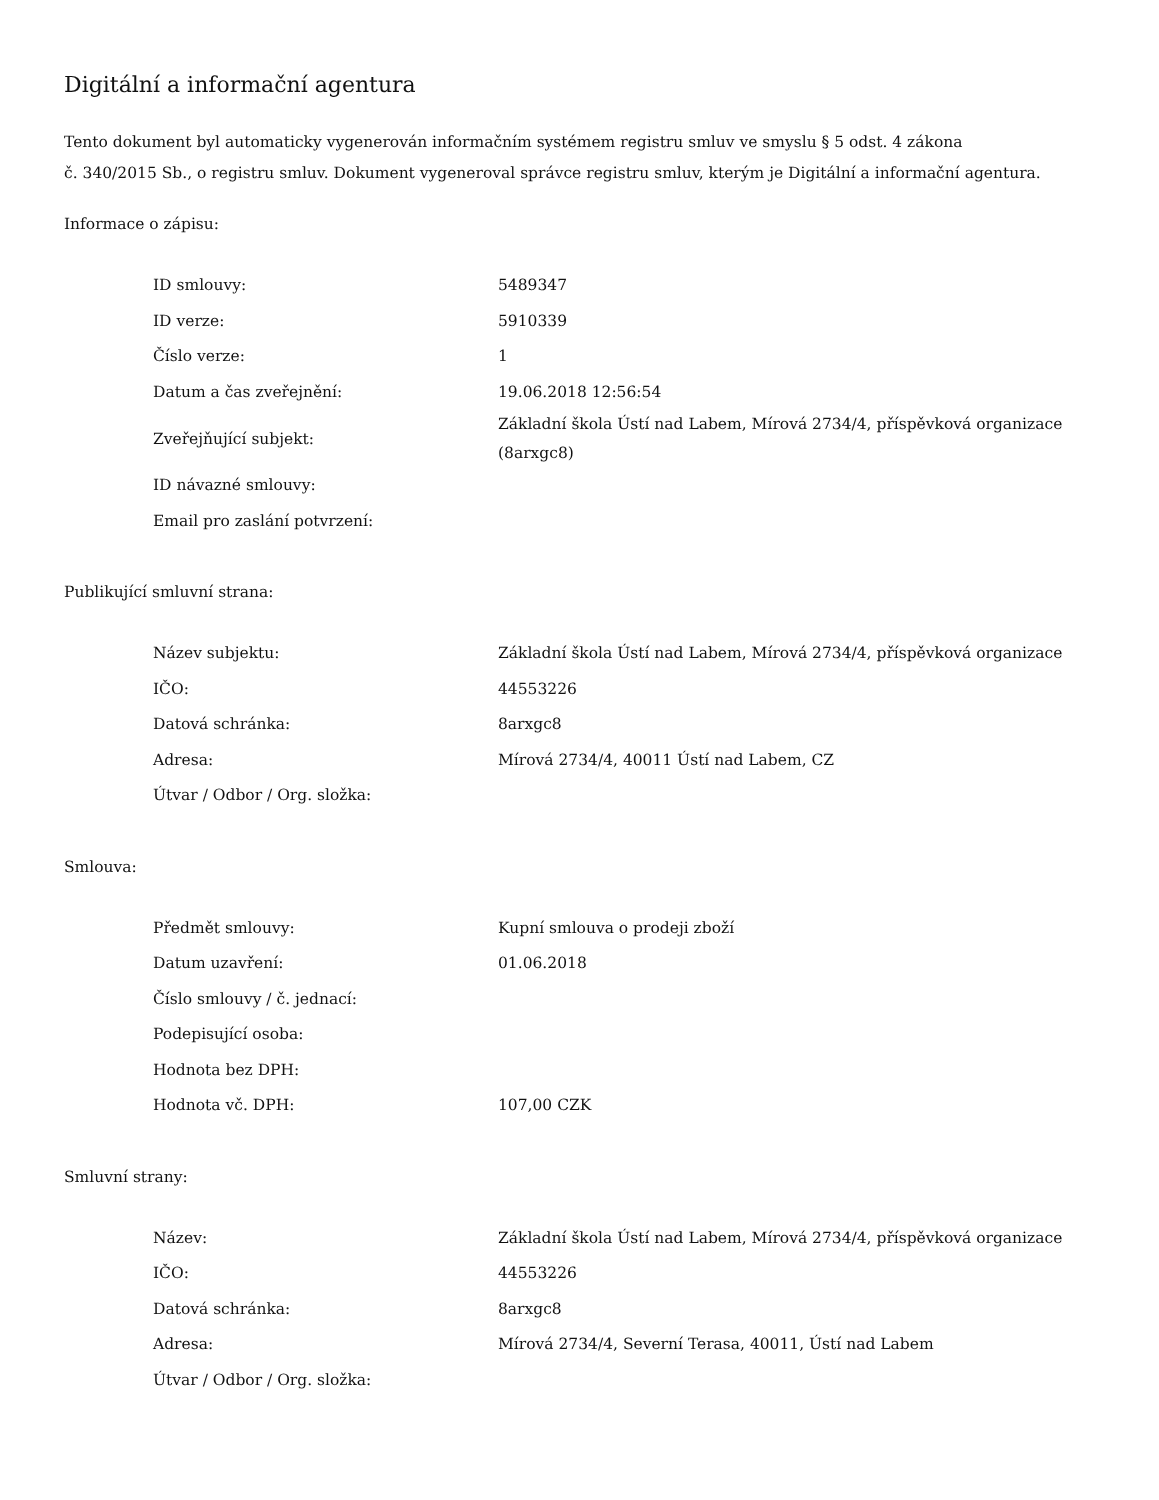Digitální a informační agentura
Tento dokument byl automaticky vygenerován informačním systémem registru smluv ve smyslu § 5 odst. 4 zákona
č. 340/2015 Sb., o registru smluv. Dokument vygeneroval správce registru smluv, kterým je Digitální a informační agentura.
Informace o zápisu:
| ID smlouvy: | 5489347 |
| ID verze: | 5910339 |
| Číslo verze: | 1 |
| Datum a čas zveřejnění: | 19.06.2018 12:56:54 |
| Zveřejňující subjekt: | Základní škola Ústí nad Labem, Mírová 2734/4, příspěvková organizace (8arxgc8) |
| ID návazné smlouvy: | |
| Email pro zaslání potvrzení: | |
Publikující smluvní strana:
| Název subjektu: | Základní škola Ústí nad Labem, Mírová 2734/4, příspěvková organizace |
| IČO: | 44553226 |
| Datová schránka: | 8arxgc8 |
| Adresa: | Mírová 2734/4, 40011 Ústí nad Labem, CZ |
| Útvar / Odbor / Org. složka: | |
Smlouva:
| Předmět smlouvy: | Kupní smlouva o prodeji zboží |
| Datum uzavření: | 01.06.2018 |
| Číslo smlouvy / č. jednací: | |
| Podepisující osoba: | |
| Hodnota bez DPH: | |
| Hodnota vč. DPH: | 107,00 CZK |
Smluvní strany:
| Název: | Základní škola Ústí nad Labem, Mírová 2734/4, příspěvková organizace |
| IČO: | 44553226 |
| Datová schránka: | 8arxgc8 |
| Adresa: | Mírová 2734/4, Severní Terasa, 40011, Ústí nad Labem |
| Útvar / Odbor / Org. složka: | |